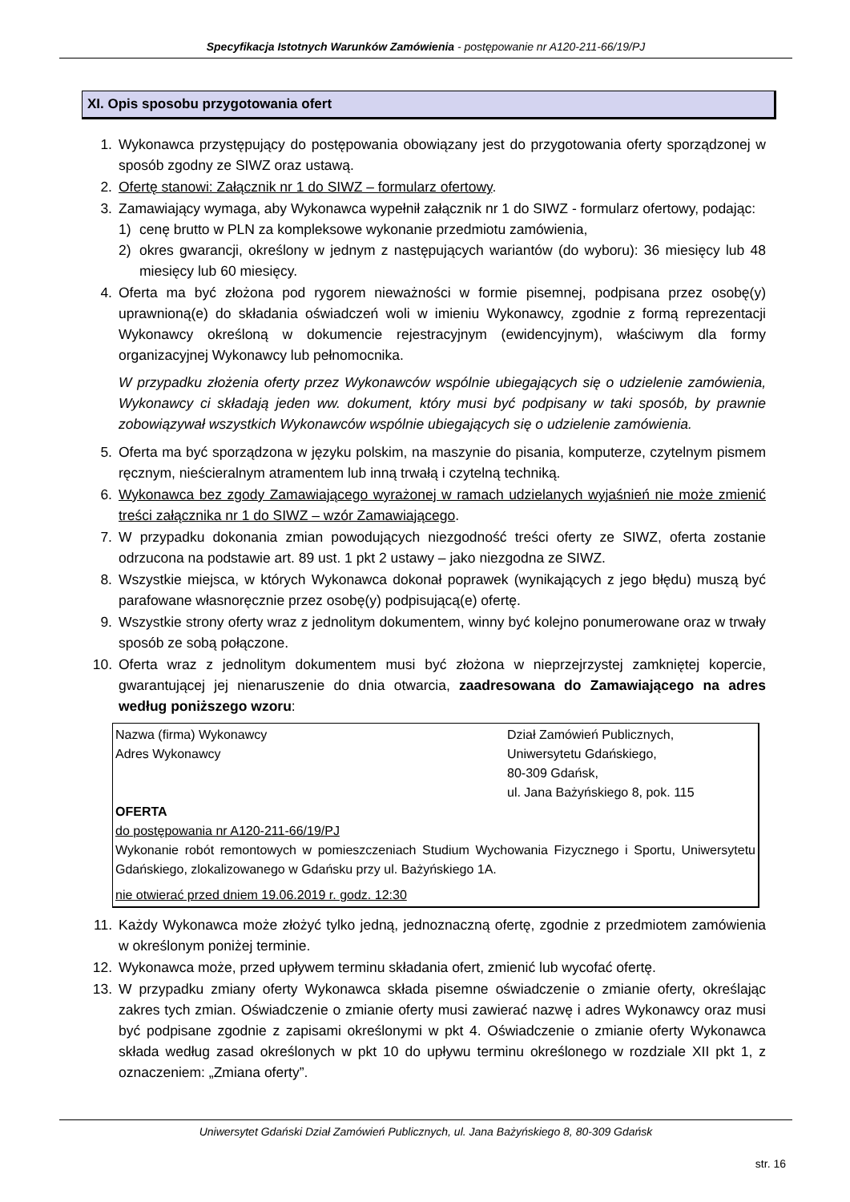Specyfikacja Istotnych Warunków Zamówienia - postępowanie nr A120-211-66/19/PJ
XI. Opis sposobu przygotowania ofert
1. Wykonawca przystępujący do postępowania obowiązany jest do przygotowania oferty sporządzonej w sposób zgodny ze SIWZ oraz ustawą.
2. Ofertę stanowi: Załącznik nr 1 do SIWZ – formularz ofertowy.
3. Zamawiający wymaga, aby Wykonawca wypełnił załącznik nr 1 do SIWZ - formularz ofertowy, podając:
1) cenę brutto w PLN za kompleksowe wykonanie przedmiotu zamówienia,
2) okres gwarancji, określony w jednym z następujących wariantów (do wyboru): 36 miesięcy lub 48 miesięcy lub 60 miesięcy.
4. Oferta ma być złożona pod rygorem nieważności w formie pisemnej, podpisana przez osobę(y) uprawnioną(e) do składania oświadczeń woli w imieniu Wykonawcy, zgodnie z formą reprezentacji Wykonawcy określoną w dokumencie rejestracyjnym (ewidencyjnym), właściwym dla formy organizacyjnej Wykonawcy lub pełnomocnika.
W przypadku złożenia oferty przez Wykonawców wspólnie ubiegających się o udzielenie zamówienia, Wykonawcy ci składają jeden ww. dokument, który musi być podpisany w taki sposób, by prawnie zobowiązywał wszystkich Wykonawców wspólnie ubiegających się o udzielenie zamówienia.
5. Oferta ma być sporządzona w języku polskim, na maszynie do pisania, komputerze, czytelnym pismem ręcznym, nieścieralnym atramentem lub inną trwałą i czytelną techniką.
6. Wykonawca bez zgody Zamawiającego wyrażonej w ramach udzielanych wyjaśnień nie może zmienić treści załącznika nr 1 do SIWZ – wzór Zamawiającego.
7. W przypadku dokonania zmian powodujących niezgodność treści oferty ze SIWZ, oferta zostanie odrzucona na podstawie art. 89 ust. 1 pkt 2 ustawy – jako niezgodna ze SIWZ.
8. Wszystkie miejsca, w których Wykonawca dokonał poprawek (wynikających z jego błędu) muszą być parafowane własnoręcznie przez osobę(y) podpisującą(e) ofertę.
9. Wszystkie strony oferty wraz z jednolitym dokumentem, winny być kolejno ponumerowane oraz w trwały sposób ze sobą połączone.
10. Oferta wraz z jednolitym dokumentem musi być złożona w nieprzejrzystej zamkniętej kopercie, gwarantującej jej nienaruszenie do dnia otwarcia, zaadresowana do Zamawiającego na adres według poniższego wzoru:
Nazwa (firma) Wykonawcy
Adres Wykonawcy
Dział Zamówień Publicznych,
Uniwersytetu Gdańskiego,
80-309 Gdańsk,
ul. Jana Bażyńskiego 8, pok. 115
OFERTA
do postępowania nr A120-211-66/19/PJ
Wykonanie robót remontowych w pomieszczeniach Studium Wychowania Fizycznego i Sportu, Uniwersytetu Gdańskiego, zlokalizowanego w Gdańsku przy ul. Bażyńskiego 1A.
nie otwierać przed dniem 19.06.2019 r. godz. 12:30
11. Każdy Wykonawca może złożyć tylko jedną, jednoznaczną ofertę, zgodnie z przedmiotem zamówienia w określonym poniżej terminie.
12. Wykonawca może, przed upływem terminu składania ofert, zmienić lub wycofać ofertę.
13. W przypadku zmiany oferty Wykonawca składa pisemne oświadczenie o zmianie oferty, określając zakres tych zmian. Oświadczenie o zmianie oferty musi zawierać nazwę i adres Wykonawcy oraz musi być podpisane zgodnie z zapisami określonymi w pkt 4. Oświadczenie o zmianie oferty Wykonawca składa według zasad określonych w pkt 10 do upływu terminu określonego w rozdziale XII pkt 1, z oznaczeniem: „Zmiana oferty”.
Uniwersytet Gdański Dział Zamówień Publicznych, ul. Jana Bażyńskiego 8, 80-309 Gdańsk
str. 16